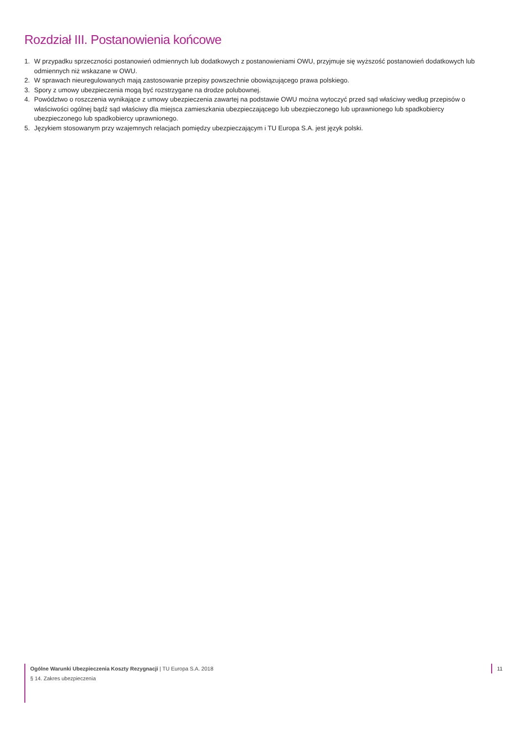Rozdział III. Postanowienia końcowe
1. W przypadku sprzeczności postanowień odmiennych lub dodatkowych z postanowieniami OWU, przyjmuje się wyższość postanowień dodatkowych lub odmiennych niż wskazane w OWU.
2. W sprawach nieuregulowanych mają zastosowanie przepisy powszechnie obowiązującego prawa polskiego.
3. Spory z umowy ubezpieczenia mogą być rozstrzygane na drodze polubownej.
4. Powództwo o roszczenia wynikające z umowy ubezpieczenia zawartej na podstawie OWU można wytoczyć przed sąd właściwy według przepisów o właściwości ogólnej bądź sąd właściwy dla miejsca zamieszkania ubezpieczającego lub ubezpieczonego lub uprawnionego lub spadkobiercy ubezpieczonego lub spadkobiercy uprawnionego.
5. Językiem stosowanym przy wzajemnych relacjach pomiędzy ubezpieczającym i TU Europa S.A. jest język polski.
Ogólne Warunki Ubezpieczenia Koszty Rezygnacji | TU Europa S.A. 2018
§ 14. Zakres ubezpieczenia
11